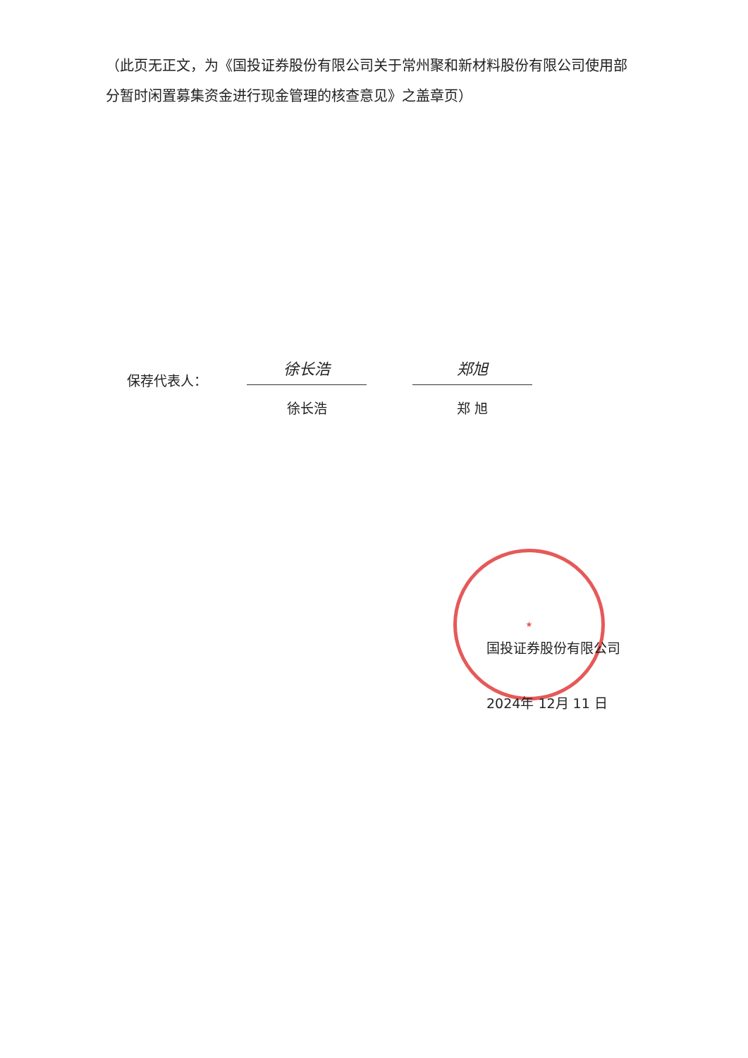★
（此页无正文，为《国投证券股份有限公司关于常州聚和新材料股份有限公司使用部分暂时闲置募集资金进行现金管理的核查意见》之盖章页）
保荐代表人：
徐长浩
徐长浩
郑旭
郑 旭
国投证券股份有限公司
2024年 12月 11 日